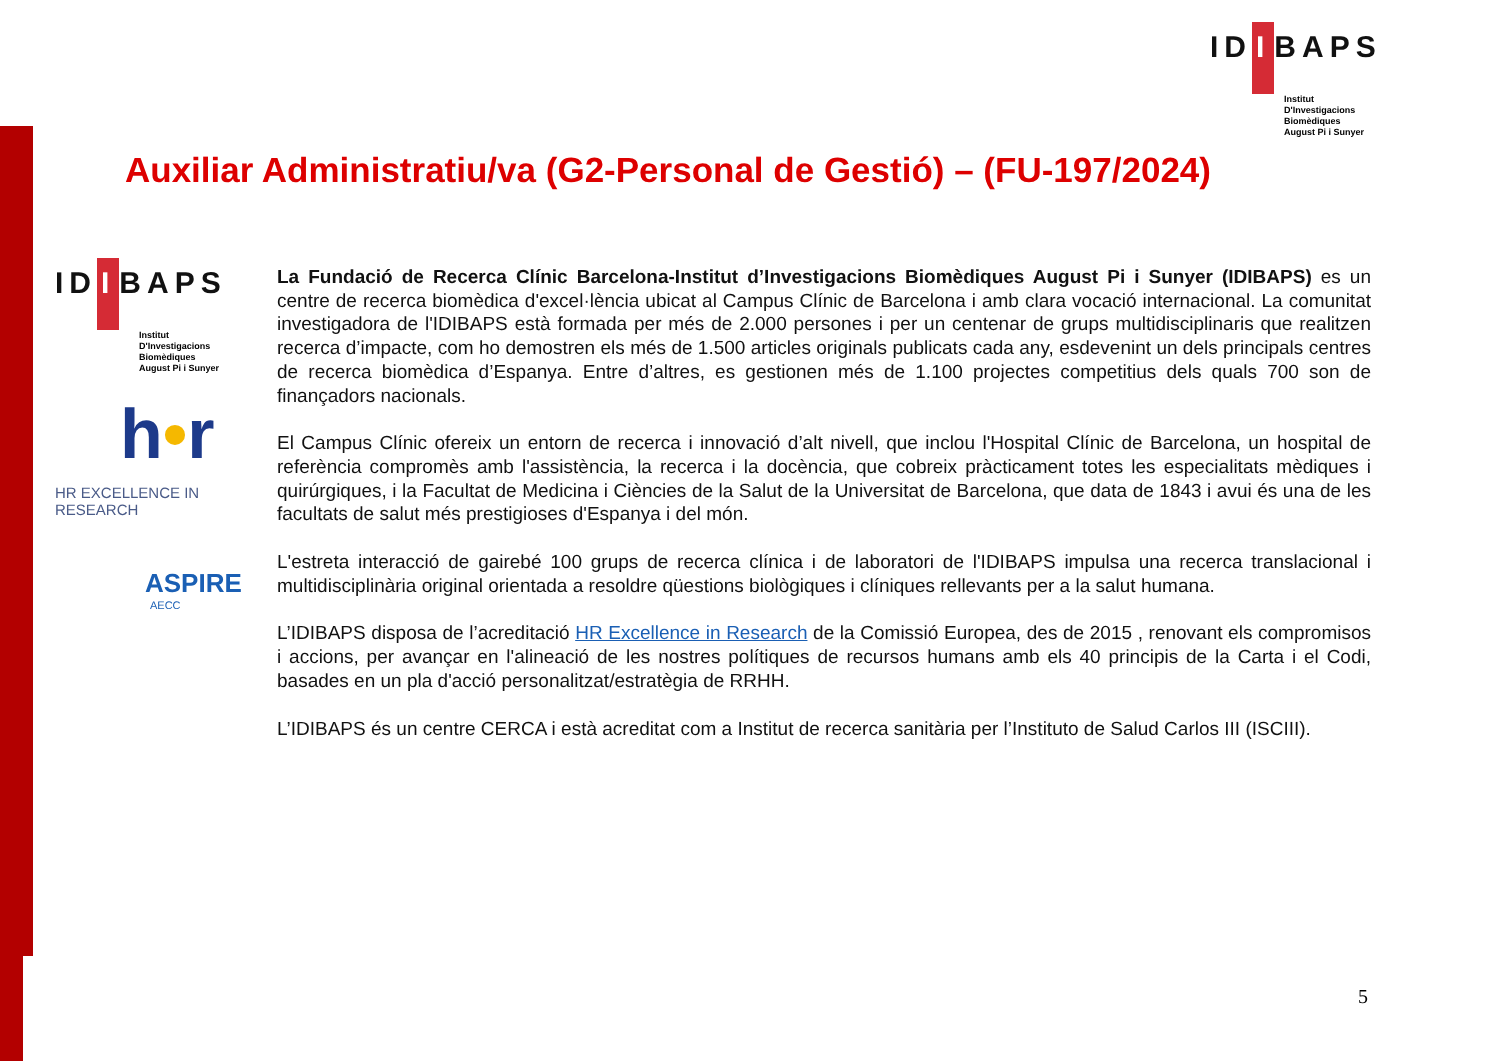ID I BAPS
Institut
D'Investigacions
Biomèdiques
August Pi i Sunyer
Auxiliar Administratiu/va (G2-Personal de Gestió) – (FU-197/2024)
ID I BAPS
Institut
D'Investigacions
Biomèdiques
August Pi i Sunyer
h•r
HR EXCELLENCE IN RESEARCH
ASPIRE
AECC
La Fundació de Recerca Clínic Barcelona-Institut d’Investigacions Biomèdiques August Pi i Sunyer (IDIBAPS) es un centre de recerca biomèdica d'excel·lència ubicat al Campus Clínic de Barcelona i amb clara vocació internacional. La comunitat investigadora de l'IDIBAPS està formada per més de 2.000 persones i per un centenar de grups multidisciplinaris que realitzen recerca d’impacte, com ho demostren els més de 1.500 articles originals publicats cada any, esdevenint un dels principals centres de recerca biomèdica d’Espanya. Entre d’altres, es gestionen més de 1.100 projectes competitius dels quals 700 son de finançadors nacionals.
El Campus Clínic ofereix un entorn de recerca i innovació d’alt nivell, que inclou l'Hospital Clínic de Barcelona, un hospital de referència compromès amb l'assistència, la recerca i la docència, que cobreix pràcticament totes les especialitats mèdiques i quirúrgiques, i la Facultat de Medicina i Ciències de la Salut de la Universitat de Barcelona, que data de 1843 i avui és una de les facultats de salut més prestigioses d'Espanya i del món.
L'estreta interacció de gairebé 100 grups de recerca clínica i de laboratori de l'IDIBAPS impulsa una recerca translacional i multidisciplinària original orientada a resoldre qüestions biològiques i clíniques rellevants per a la salut humana.
L’IDIBAPS disposa de l’acreditació HR Excellence in Research de la Comissió Europea, des de 2015 , renovant els compromisos i accions, per avançar en l'alineació de les nostres polítiques de recursos humans amb els 40 principis de la Carta i el Codi, basades en un pla d'acció personalitzat/estratègia de RRHH.
L’IDIBAPS és un centre CERCA i està acreditat com a Institut de recerca sanitària per l’Instituto de Salud Carlos III (ISCIII).
5